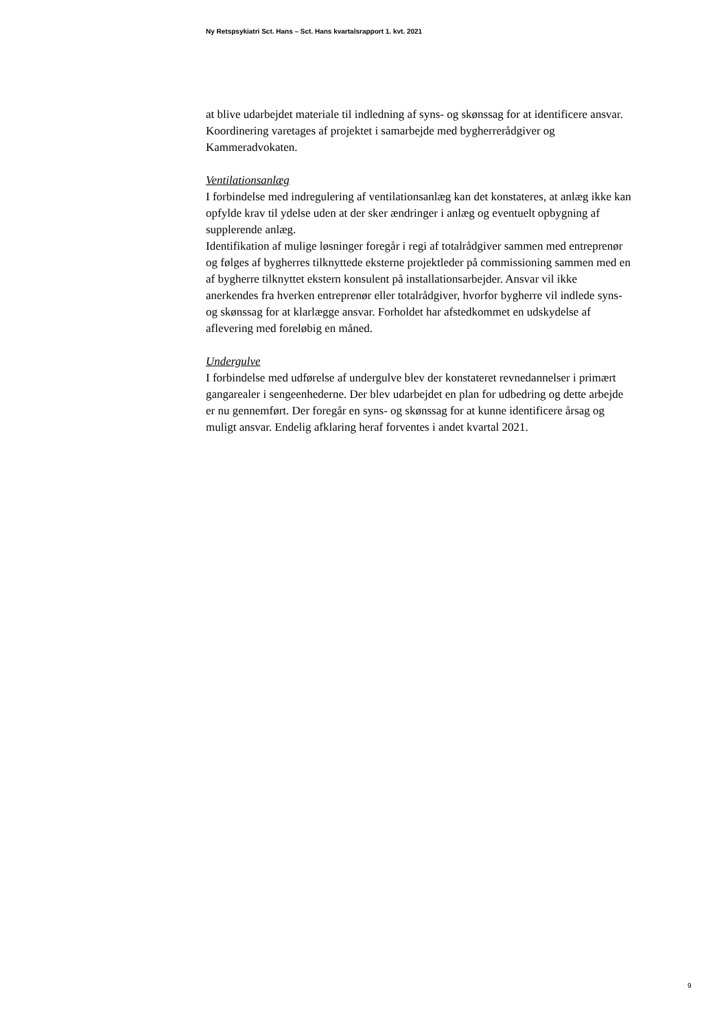Ny Retspsykiatri Sct. Hans – Sct. Hans kvartalsrapport 1. kvt. 2021
at blive udarbejdet materiale til indledning af syns- og skønssag for at identificere ansvar. Koordinering varetages af projektet i samarbejde med bygherrerådgiver og Kammeradvokaten.
Ventilationsanlæg
I forbindelse med indregulering af ventilationsanlæg kan det konstateres, at anlæg ikke kan opfylde krav til ydelse uden at der sker ændringer i anlæg og eventuelt opbygning af supplerende anlæg.
Identifikation af mulige løsninger foregår i regi af totalrådgiver sammen med entreprenør og følges af bygherres tilknyttede eksterne projektleder på commissioning sammen med en af bygherre tilknyttet ekstern konsulent på installationsarbejder. Ansvar vil ikke anerkendes fra hverken entreprenør eller totalrådgiver, hvorfor bygherre vil indlede syns- og skønssag for at klarlægge ansvar. Forholdet har afstedkommet en udskydelse af aflevering med foreløbig en måned.
Undergulve
I forbindelse med udførelse af undergulve blev der konstateret revnedannelser i primært gangarealer i sengeenhederne. Der blev udarbejdet en plan for udbedring og dette arbejde er nu gennemført. Der foregår en syns- og skønssag for at kunne identificere årsag og muligt ansvar. Endelig afklaring heraf forventes i andet kvartal 2021.
9